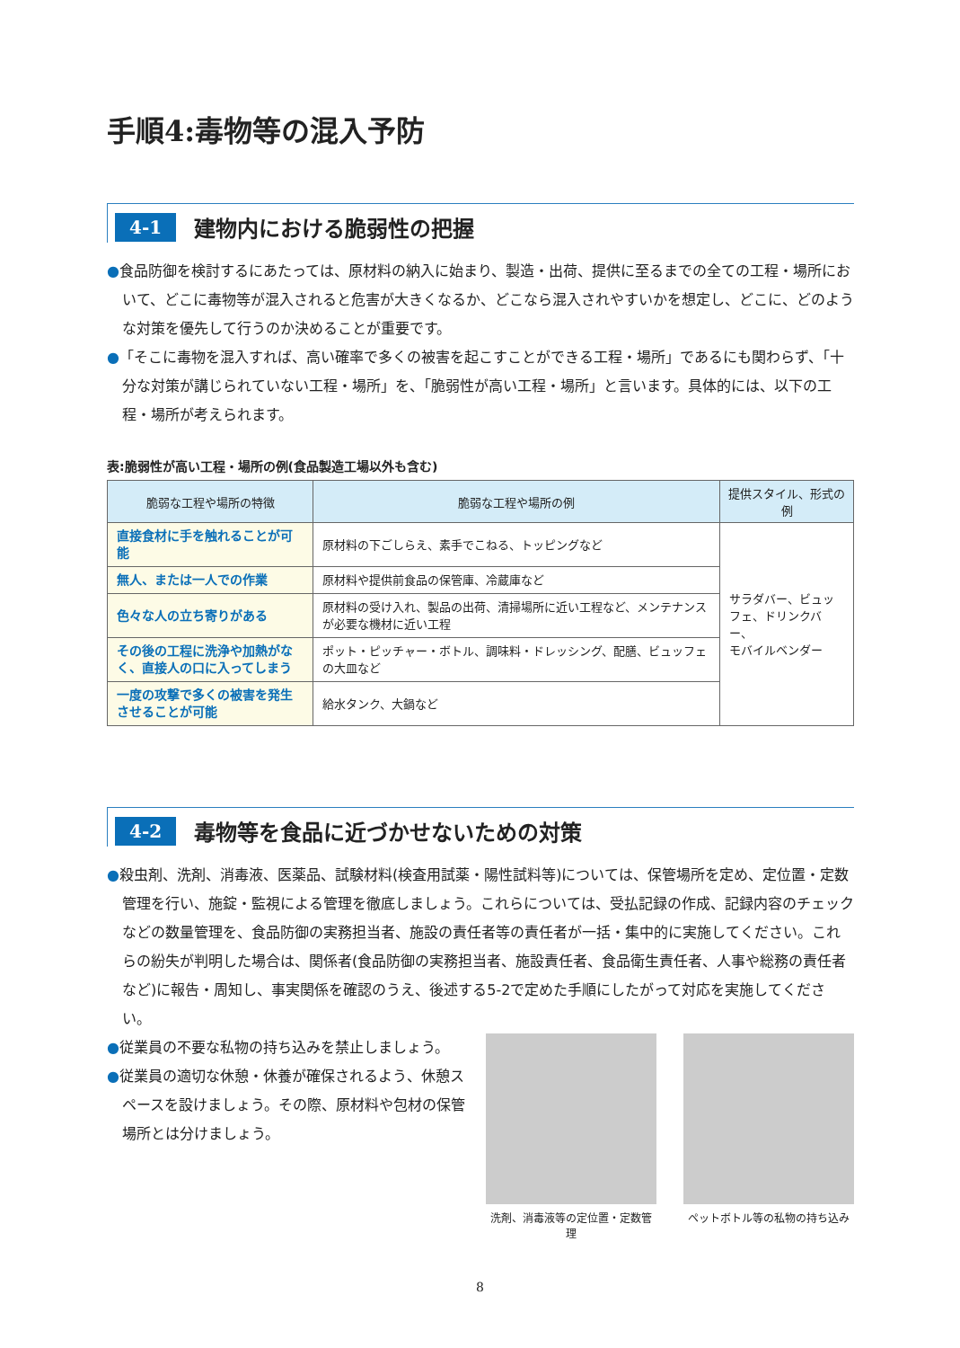手順4:毒物等の混入予防
4-1
建物内における脆弱性の把握
●食品防御を検討するにあたっては、原材料の納入に始まり、製造・出荷、提供に至るまでの全ての工程・場所において、どこに毒物等が混入されると危害が大きくなるか、どこなら混入されやすいかを想定し、どこに、どのような対策を優先して行うのか決めることが重要です。
●「そこに毒物を混入すれば、高い確率で多くの被害を起こすことができる工程・場所」であるにも関わらず、「十分な対策が講じられていない工程・場所」を、「脆弱性が高い工程・場所」と言います。具体的には、以下の工程・場所が考えられます。
表:脆弱性が高い工程・場所の例(食品製造工場以外も含む)
| 脆弱な工程や場所の特徴 | 脆弱な工程や場所の例 | 提供スタイル、形式の例 |
| --- | --- | --- |
| 直接食材に手を触れることが可能 | 原材料の下ごしらえ、素手でこねる、トッピングなど | サラダバー、ビュッフェ、ドリンクバー、 モバイルベンダー |
| 無人、または一人での作業 | 原材料や提供前食品の保管庫、冷蔵庫など | |
| 色々な人の立ち寄りがある | 原材料の受け入れ、製品の出荷、清掃場所に近い工程など、メンテナンスが必要な機材に近い工程 | |
| その後の工程に洗浄や加熱がなく、直接人の口に入ってしまう | ポット・ピッチャー・ボトル、調味料・ドレッシング、配膳、ビュッフェの大皿など | |
| 一度の攻撃で多くの被害を発生させることが可能 | 給水タンク、大鍋など | |
4-2
毒物等を食品に近づかせないための対策
●殺虫剤、洗剤、消毒液、医薬品、試験材料(検査用試薬・陽性試料等)については、保管場所を定め、定位置・定数管理を行い、施錠・監視による管理を徹底しましょう。これらについては、受払記録の作成、記録内容のチェックなどの数量管理を、食品防御の実務担当者、施設の責任者等の責任者が一括・集中的に実施してください。これらの紛失が判明した場合は、関係者(食品防御の実務担当者、施設責任者、食品衛生責任者、人事や総務の責任者など)に報告・周知し、事実関係を確認のうえ、後述する5-2で定めた手順にしたがって対応を実施してください。
●従業員の不要な私物の持ち込みを禁止しましょう。
●従業員の適切な休憩・休養が確保されるよう、休憩スペースを設けましょう。その際、原材料や包材の保管場所とは分けましょう。
洗剤、消毒液等の定位置・定数管理 ペットボトル等の私物の持ち込み
8